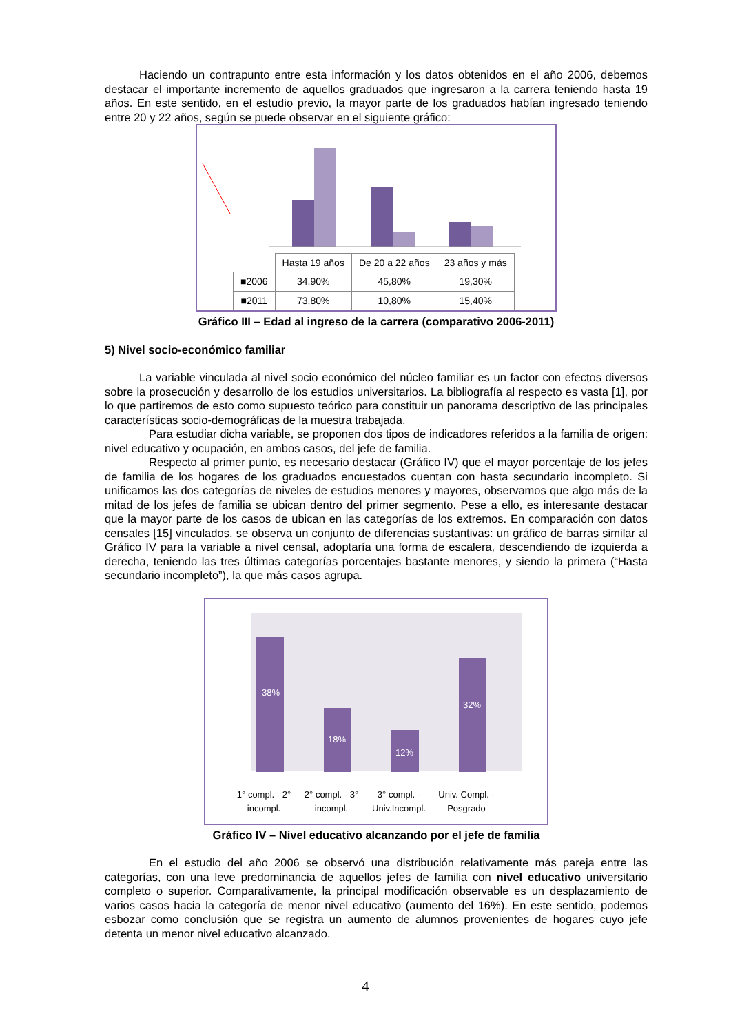Haciendo un contrapunto entre esta información y los datos obtenidos en el año 2006, debemos destacar el importante incremento de aquellos graduados que ingresaron a la carrera teniendo hasta 19 años. En este sentido, en el estudio previo, la mayor parte de los graduados habían ingresado teniendo entre 20 y 22 años, según se puede observar en el siguiente gráfico:
| | Hasta 19 años | De 20 a 22 años | 23 años y más |
| --- | --- | --- | --- |
| ■2006 | 34,90% | 45,80% | 19,30% |
| ■2011 | 73,80% | 10,80% | 15,40% |
Gráfico III – Edad al ingreso de la carrera (comparativo 2006-2011)
5) Nivel socio-económico familiar
La variable vinculada al nivel socio económico del núcleo familiar es un factor con efectos diversos sobre la prosecución y desarrollo de los estudios universitarios. La bibliografía al respecto es vasta [1], por lo que partiremos de esto como supuesto teórico para constituir un panorama descriptivo de las principales características socio-demográficas de la muestra trabajada.
Para estudiar dicha variable, se proponen dos tipos de indicadores referidos a la familia de origen: nivel educativo y ocupación, en ambos casos, del jefe de familia.
Respecto al primer punto, es necesario destacar (Gráfico IV) que el mayor porcentaje de los jefes de familia de los hogares de los graduados encuestados cuentan con hasta secundario incompleto. Si unificamos las dos categorías de niveles de estudios menores y mayores, observamos que algo más de la mitad de los jefes de familia se ubican dentro del primer segmento. Pese a ello, es interesante destacar que la mayor parte de los casos de ubican en las categorías de los extremos. En comparación con datos censales [15] vinculados, se observa un conjunto de diferencias sustantivas: un gráfico de barras similar al Gráfico IV para la variable a nivel censal, adoptaría una forma de escalera, descendiendo de izquierda a derecha, teniendo las tres últimas categorías porcentajes bastante menores, y siendo la primera (“Hasta secundario incompleto”), la que más casos agrupa.
38%
18%
12%
32%
1° compl. - 2° incompl.
2° compl. - 3° incompl.
3° compl. - Univ.Incompl.
Univ. Compl. - Posgrado
Gráfico IV – Nivel educativo alcanzando por el jefe de familia
En el estudio del año 2006 se observó una distribución relativamente más pareja entre las categorías, con una leve predominancia de aquellos jefes de familia con nivel educativo universitario completo o superior. Comparativamente, la principal modificación observable es un desplazamiento de varios casos hacia la categoría de menor nivel educativo (aumento del 16%). En este sentido, podemos esbozar como conclusión que se registra un aumento de alumnos provenientes de hogares cuyo jefe detenta un menor nivel educativo alcanzado.
4